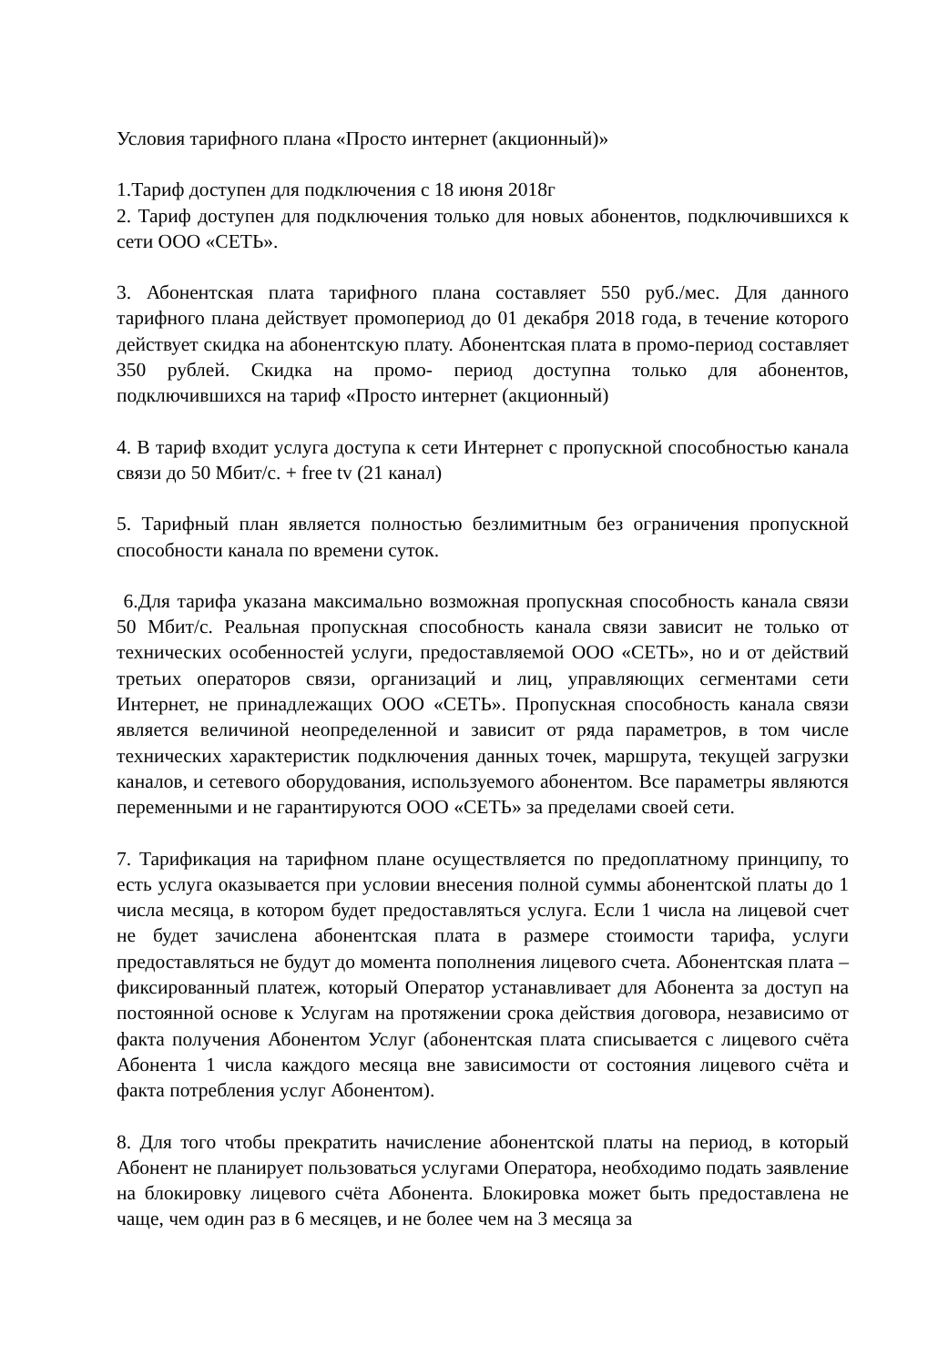Условия тарифного плана «Просто интернет (акционный)»
1.Тариф доступен для подключения с 18 июня 2018г
2. Тариф доступен для подключения только для новых абонентов, подключившихся к сети ООО «СЕТЬ».
3. Абонентская плата тарифного плана составляет 550 руб./мес. Для данного тарифного плана действует промопериод до 01 декабря 2018 года, в течение которого действует скидка на абонентскую плату. Абонентская плата в промо-период составляет 350 рублей. Скидка на промо- период доступна только для абонентов, подключившихся на тариф «Просто интернет (акционный)
4. В тариф входит услуга доступа к сети Интернет с пропускной способностью канала связи до 50 Мбит/с. + free tv (21 канал)
5. Тарифный план является полностью безлимитным без ограничения пропускной способности канала по времени суток.
6.Для тарифа указана максимально возможная пропускная способность канала связи 50 Мбит/с. Реальная пропускная способность канала связи зависит не только от технических особенностей услуги, предоставляемой ООО «СЕТЬ», но и от действий третьих операторов связи, организаций и лиц, управляющих сегментами сети Интернет, не принадлежащих ООО «СЕТЬ». Пропускная способность канала связи является величиной неопределенной и зависит от ряда параметров, в том числе технических характеристик подключения данных точек, маршрута, текущей загрузки каналов, и сетевого оборудования, используемого абонентом. Все параметры являются переменными и не гарантируются ООО «СЕТЬ» за пределами своей сети.
7. Тарификация на тарифном плане осуществляется по предоплатному принципу, то есть услуга оказывается при условии внесения полной суммы абонентской платы до 1 числа месяца, в котором будет предоставляться услуга. Если 1 числа на лицевой счет не будет зачислена абонентская плата в размере стоимости тарифа, услуги предоставляться не будут до момента пополнения лицевого счета. Абонентская плата – фиксированный платеж, который Оператор устанавливает для Абонента за доступ на постоянной основе к Услугам на протяжении срока действия договора, независимо от факта получения Абонентом Услуг (абонентская плата списывается с лицевого счёта Абонента 1 числа каждого месяца вне зависимости от состояния лицевого счёта и факта потребления услуг Абонентом).
8. Для того чтобы прекратить начисление абонентской платы на период, в который Абонент не планирует пользоваться услугами Оператора, необходимо подать заявление на блокировку лицевого счёта Абонента. Блокировка может быть предоставлена не чаще, чем один раз в 6 месяцев, и не более чем на 3 месяца за